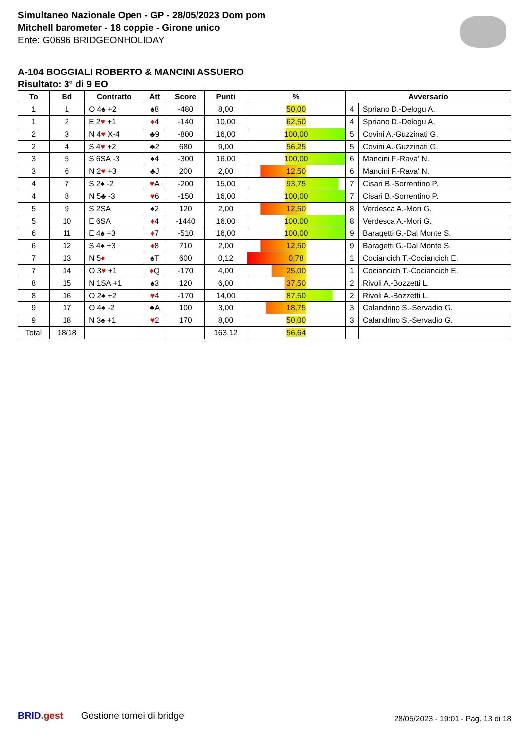Simultaneo Nazionale Open - GP - 28/05/2023 Dom pom
Mitchell barometer - 18 coppie - Girone unico
Ente: G0696 BRIDGEONHOLIDAY
A-104 BOGGIALI ROBERTO & MANCINI ASSUERO
Risultato: 3° di 9 EO
| To | Bd | Contratto | Att | Score | Punti | % | Avversario | |
| --- | --- | --- | --- | --- | --- | --- | --- | --- |
| 1 | 1 | O 4♠ +2 | ♠8 | -480 | 8,00 | 50,00 | 4 | Spriano D.-Delogu A. |
| 1 | 2 | E 2 ♥ +1 | ♦ 4 | -140 | 10,00 | 62,50 | 4 | Spriano D.-Delogu A. |
| 2 | 3 | N 4 ♥ X-4 | ♣9 | -800 | 16,00 | 100,00 | 5 | Covini A.-Guzzinati G. |
| 2 | 4 | S 4 ♥ +2 | ♣2 | 680 | 9,00 | 56,25 | 5 | Covini A.-Guzzinati G. |
| 3 | 5 | S 6SA -3 | ♠4 | -300 | 16,00 | 100,00 | 6 | Mancini F.-Rava' N. |
| 3 | 6 | N 2 ♥ +3 | ♣J | 200 | 2,00 | 12,50 | 6 | Mancini F.-Rava' N. |
| 4 | 7 | S 2♠ -2 | ♥ A | -200 | 15,00 | 93,75 | 7 | Cisari B.-Sorrentino P. |
| 4 | 8 | N 5♣ -3 | ♥ 6 | -150 | 16,00 | 100,00 | 7 | Cisari B.-Sorrentino P. |
| 5 | 9 | S 2SA | ♠2 | 120 | 2,00 | 12,50 | 8 | Verdesca A.-Mori G. |
| 5 | 10 | E 6SA | ♦ 4 | -1440 | 16,00 | 100,00 | 8 | Verdesca A.-Mori G. |
| 6 | 11 | E 4♠ +3 | ♦ 7 | -510 | 16,00 | 100,00 | 9 | Baragetti G.-Dal Monte S. |
| 6 | 12 | S 4♠ +3 | ♦ 8 | 710 | 2,00 | 12,50 | 9 | Baragetti G.-Dal Monte S. |
| 7 | 13 | N 5 ♦ | ♠T | 600 | 0,12 | 0,78 | 1 | Cociancich T.-Cociancich E. |
| 7 | 14 | O 3 ♥ +1 | ♦ Q | -170 | 4,00 | 25,00 | 1 | Cociancich T.-Cociancich E. |
| 8 | 15 | N 1SA +1 | ♠3 | 120 | 6,00 | 37,50 | 2 | Rivoli A.-Bozzetti L. |
| 8 | 16 | O 2♠ +2 | ♥ 4 | -170 | 14,00 | 87,50 | 2 | Rivoli A.-Bozzetti L. |
| 9 | 17 | O 4♠ -2 | ♣A | 100 | 3,00 | 18,75 | 3 | Calandrino S.-Servadio G. |
| 9 | 18 | N 3♠ +1 | ♥ 2 | 170 | 8,00 | 50,00 | 3 | Calandrino S.-Servadio G. |
| Total | 18/18 | | | | 163,12 | 56,64 | | |
BRID. gest Gestione tornei di bridge
28/05/2023 - 19:01 - Pag. 13 di 18